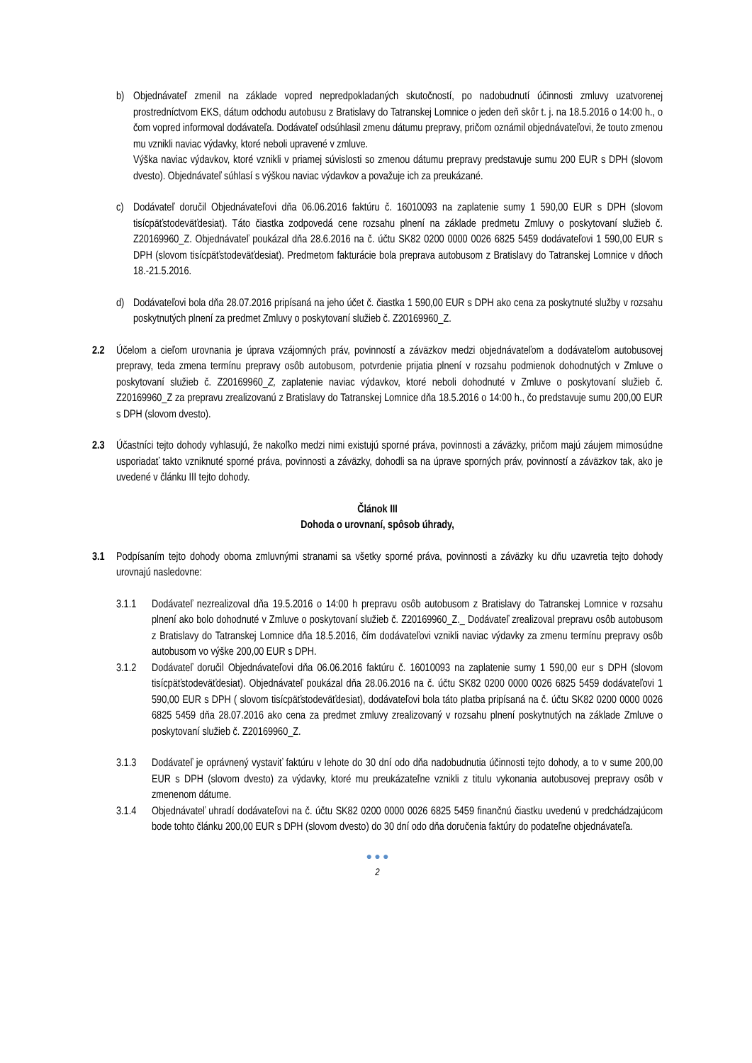b) Objednávateľ zmenil na základe vopred nepredpokladaných skutočností, po nadobudnutí účinnosti zmluvy uzatvorenej prostredníctvom EKS, dátum odchodu autobusu z Bratislavy do Tatranskej Lomnice o jeden deň skôr t. j. na 18.5.2016 o 14:00 h., o čom vopred informoval dodávateľa. Dodávateľ odsúhlasil zmenu dátumu prepravy, pričom oznámil objednávateľovi, že touto zmenou mu vznikli naviac výdavky, ktoré neboli upravené v zmluve.
Výška naviac výdavkov, ktoré vznikli v priamej súvislosti so zmenou dátumu prepravy predstavuje sumu 200 EUR s DPH (slovom dvesto). Objednávateľ súhlasí s výškou naviac výdavkov a považuje ich za preukázané.
c) Dodávateľ doručil Objednávateľovi dňa 06.06.2016 faktúru č. 16010093 na zaplatenie sumy 1 590,00 EUR s DPH (slovom tisícpäťstodeväťdesiat). Táto čiastka zodpovedá cene rozsahu plnení na základe predmetu Zmluvy o poskytovaní služieb č. Z20169960_Z. Objednávateľ poukázal dňa 28.6.2016 na č. účtu SK82 0200 0000 0026 6825 5459 dodávateľovi 1 590,00 EUR s DPH (slovom tisícpäťstodeväťdesiat). Predmetom fakturácie bola preprava autobusom z Bratislavy do Tatranskej Lomnice v dňoch 18.-21.5.2016.
d) Dodávateľovi bola dňa 28.07.2016 pripísaná na jeho účet č. čiastka 1 590,00 EUR s DPH ako cena za poskytnuté služby v rozsahu poskytnutých plnení za predmet Zmluvy o poskytovaní služieb č. Z20169960_Z.
2.2 Účelom a cieľom urovnania je úprava vzájomných práv, povinností a záväzkov medzi objednávateľom a dodávateľom autobusovej prepravy, teda zmena termínu prepravy osôb autobusom, potvrdenie prijatia plnení v rozsahu podmienok dohodnutých v Zmluve o poskytovaní služieb č. Z20169960_Z, zaplatenie naviac výdavkov, ktoré neboli dohodnuté v Zmluve o poskytovaní služieb č. Z20169960_Z za prepravu zrealizovanú z Bratislavy do Tatranskej Lomnice dňa 18.5.2016 o 14:00 h., čo predstavuje sumu 200,00 EUR s DPH (slovom dvesto).
2.3 Účastníci tejto dohody vyhlasujú, že nakoľko medzi nimi existujú sporné práva, povinnosti a záväzky, pričom majú záujem mimosúdne usporiadať takto vzniknuté sporné práva, povinnosti a záväzky, dohodli sa na úprave sporných práv, povinností a záväzkov tak, ako je uvedené v článku III tejto dohody.
Článok III
Dohoda o urovnaní, spôsob úhrady,
3.1 Podpísaním tejto dohody oboma zmluvnými stranami sa všetky sporné práva, povinnosti a záväzky ku dňu uzavretia tejto dohody urovnajú nasledovne:
3.1.1 Dodávateľ nezrealizoval dňa 19.5.2016 o 14:00 h prepravu osôb autobusom z Bratislavy do Tatranskej Lomnice v rozsahu plnení ako bolo dohodnuté v Zmluve o poskytovaní služieb č. Z20169960_Z._ Dodávateľ zrealizoval prepravu osôb autobusom z Bratislavy do Tatranskej Lomnice dňa 18.5.2016, čím dodávateľovi vznikli naviac výdavky za zmenu termínu prepravy osôb autobusom vo výške 200,00 EUR s DPH.
3.1.2 Dodávateľ doručil Objednávateľovi dňa 06.06.2016 faktúru č. 16010093 na zaplatenie sumy 1 590,00 eur s DPH (slovom tisícpäťstodeväťdesiat). Objednávateľ poukázal dňa 28.06.2016 na č. účtu SK82 0200 0000 0026 6825 5459 dodávateľovi 1 590,00 EUR s DPH ( slovom tisícpäťstodeväťdesiat), dodávateľovi bola táto platba pripísaná na č. účtu SK82 0200 0000 0026 6825 5459 dňa 28.07.2016 ako cena za predmet zmluvy zrealizovaný v rozsahu plnení poskytnutých na základe Zmluve o poskytovaní služieb č. Z20169960_Z.
3.1.3 Dodávateľ je oprávnený vystaviť faktúru v lehote do 30 dní odo dňa nadobudnutia účinnosti tejto dohody, a to v sume 200,00 EUR s DPH (slovom dvesto) za výdavky, ktoré mu preukázateľne vznikli z titulu vykonania autobusovej prepravy osôb v zmenenom dátume.
3.1.4 Objednávateľ uhradí dodávateľovi na č. účtu SK82 0200 0000 0026 6825 5459 finančnú čiastku uvedenú v predchádzajúcom bode tohto článku 200,00 EUR s DPH (slovom dvesto) do 30 dní odo dňa doručenia faktúry do podateľne objednávateľa.
● ● ●
2